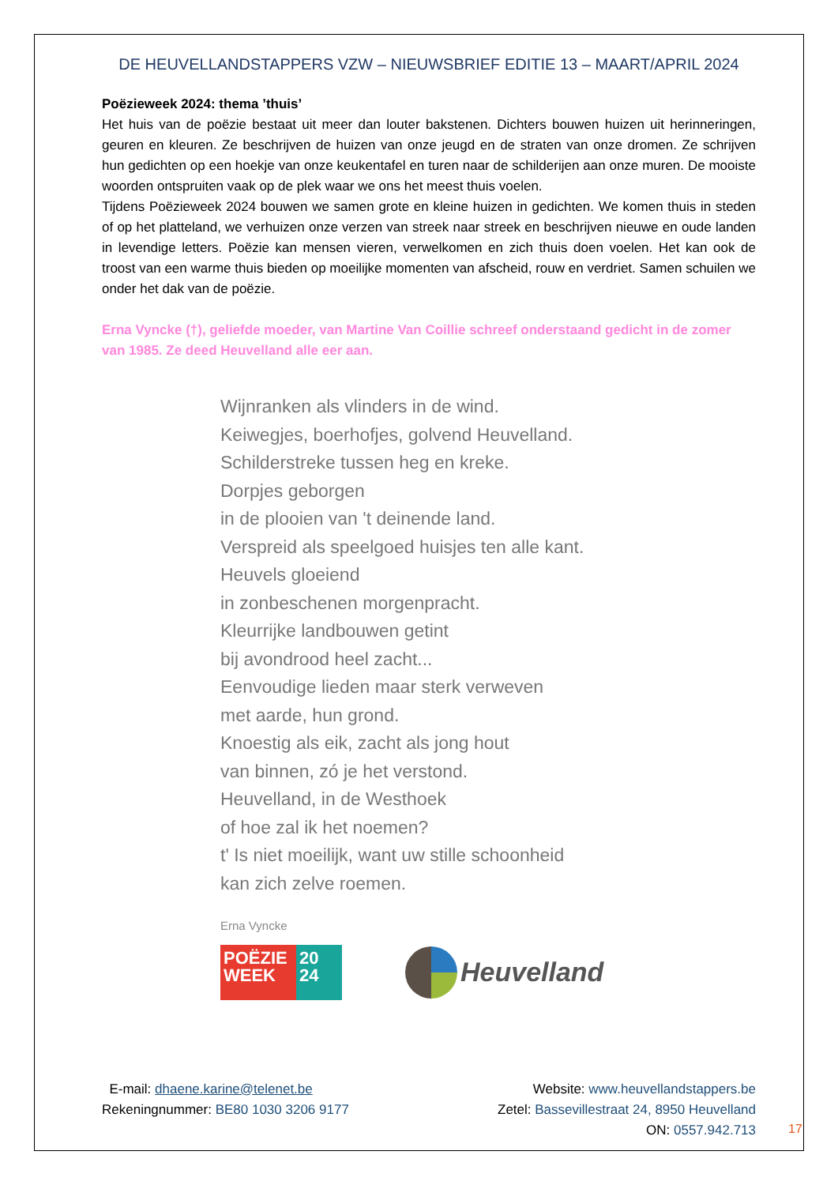DE HEUVELLANDSTAPPERS VZW – NIEUWSBRIEF EDITIE 13 – MAART/APRIL 2024
Poëzieweek 2024: thema ’thuis’
Het huis van de poëzie bestaat uit meer dan louter bakstenen. Dichters bouwen huizen uit herinneringen, geuren en kleuren. Ze beschrijven de huizen van onze jeugd en de straten van onze dromen. Ze schrijven hun gedichten op een hoekje van onze keukentafel en turen naar de schilderijen aan onze muren. De mooiste woorden ontspruiten vaak op de plek waar we ons het meest thuis voelen.
Tijdens Poëzieweek 2024 bouwen we samen grote en kleine huizen in gedichten. We komen thuis in steden of op het platteland, we verhuizen onze verzen van streek naar streek en beschrijven nieuwe en oude landen in levendige letters. Poëzie kan mensen vieren, verwelkomen en zich thuis doen voelen. Het kan ook de troost van een warme thuis bieden op moeilijke momenten van afscheid, rouw en verdriet. Samen schuilen we onder het dak van de poëzie.
Erna Vyncke (†), geliefde moeder, van Martine Van Coillie schreef onderstaand gedicht in de zomer van 1985. Ze deed Heuvelland alle eer aan.
Wijnranken als vlinders in de wind.
Keiwegjes, boerhofjes, golvend Heuvelland.
Schilderstreke tussen heg en kreke.
Dorpjes geborgen
in de plooien van 't deinende land.
Verspreid als speelgoed huisjes ten alle kant.
Heuvels gloeiend
in zonbeschenen morgenpracht.
Kleurrijke landbouwen getint
bij avondrood heel zacht...
Eenvoudige lieden maar sterk verweven
met aarde, hun grond.
Knoestig als eik, zacht als jong hout
van binnen, zó je het verstond.
Heuvelland, in de Westhoek
of hoe zal ik het noemen?
t' Is niet moeilijk, want uw stille schoonheid
kan zich zelve roemen.
Erna Vyncke
POËZIE
WEEK
20
24
Heuvelland
E-mail: dhaene.karine@telenet.be
Rekeningnummer: BE80 1030 3206 9177
Website: www.heuvellandstappers.be
Zetel: Bassevillestraat 24, 8950 Heuvelland
ON: 0557.942.713
17